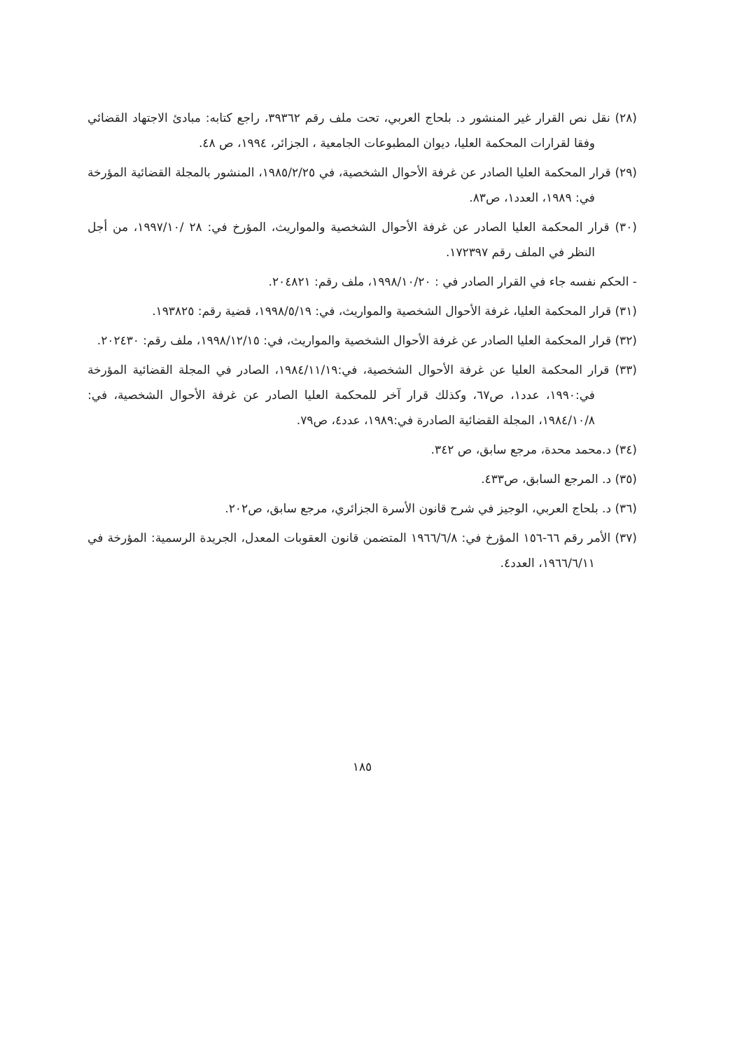(٢٨) نقل نص القرار غير المنشور د. بلحاج العربي، تحت ملف رقم ٣٩٣٦٢، راجع كتابه: مبادئ الاجتهاد القضائي وفقا لقرارات المحكمة العليا، ديوان المطبوعات الجامعية ، الجزائر، ١٩٩٤، ص ٤٨.
(٢٩) قرار المحكمة العليا الصادر عن غرفة الأحوال الشخصية، في ١٩٨٥/٢/٢٥، المنشور بالمجلة القضائية المؤرخة في: ١٩٨٩، العدد١، ص٨٣.
(٣٠) قرار المحكمة العليا الصادر عن غرفة الأحوال الشخصية والمواريث، المؤرخ في: ٢٨ /١٩٩٧/١٠، من أجل النظر في الملف رقم ١٧٢٣٩٧.
- الحكم نفسه جاء في القرار الصادر في : ١٩٩٨/١٠/٢٠، ملف رقم: ٢٠٤٨٢١.
(٣١) قرار المحكمة العليا، غرفة الأحوال الشخصية والمواريث، في: ١٩٩٨/٥/١٩، قضية رقم: ١٩٣٨٢٥.
(٣٢) قرار المحكمة العليا الصادر عن غرفة الأحوال الشخصية والمواريث، في: ١٩٩٨/١٢/١٥، ملف رقم: ٢٠٢٤٣٠.
(٣٣) قرار المحكمة العليا عن غرفة الأحوال الشخصية، في:١٩٨٤/١١/١٩، الصادر في المجلة القضائية المؤرخة في:١٩٩٠، عدد١، ص٦٧، وكذلك قرار آخر للمحكمة العليا الصادر عن غرفة الأحوال الشخصية، في: ١٩٨٤/١٠/٨، المجلة القضائية الصادرة في:١٩٨٩، عدد٤، ص٧٩.
(٣٤) د.محمد محدة، مرجع سابق، ص ٣٤٢.
(٣٥) د. المرجع السابق، ص٤٣٣.
(٣٦) د. بلحاج العربي، الوجيز في شرح قانون الأسرة الجزائري، مرجع سابق، ص٢٠٢.
(٣٧) الأمر رقم ٦٦-١٥٦ المؤرخ في: ١٩٦٦/٦/٨ المتضمن قانون العقوبات المعدل، الجريدة الرسمية: المؤرخة في ١٩٦٦/٦/١١، العدد٤.
١٨٥